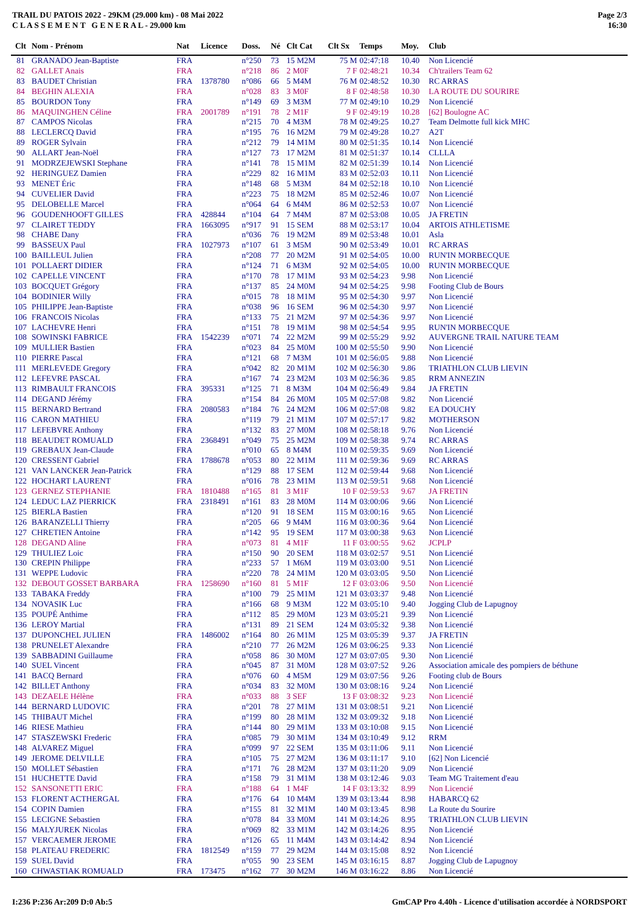TRAIL DU PATOIS 2022 - 29KM (29.000 km) - 08 Mai 2022
C L A S S E M E N T G E N E R A L - 29.000 km
Page 2/3
16:30
| Clt | Nom - Prénom | Nat | Licence | Doss. | Né | Clt Cat | Clt Sx | Temps | Moy. | Club |
| --- | --- | --- | --- | --- | --- | --- | --- | --- | --- | --- |
| 81 | GRANADO Jean-Baptiste | FRA | | n°250 | 73 | 15 M2M | 75 M | 02:47:18 | 10.40 | Non Licencié |
| 82 | GALLET Anais | FRA | | n°218 | 86 | 2 M0F | 7 F | 02:48:21 | 10.34 | Ch'trailers Team 62 |
| 83 | BAUDET Christian | FRA | 1378780 | n°086 | 66 | 5 M4M | 76 M | 02:48:52 | 10.30 | RC ARRAS |
| 84 | BEGHIN ALEXIA | FRA | | n°028 | 83 | 3 M0F | 8 F | 02:48:58 | 10.30 | LA ROUTE DU SOURIRE |
| 85 | BOURDON Tony | FRA | | n°149 | 69 | 3 M3M | 77 M | 02:49:10 | 10.29 | Non Licencié |
| 86 | MAQUINGHEN Céline | FRA | 2001789 | n°191 | 78 | 2 M1F | 9 F | 02:49:19 | 10.28 | [62] Boulogne AC |
| 87 | CAMPOS Nicolas | FRA | | n°215 | 70 | 4 M3M | 78 M | 02:49:25 | 10.27 | Team Delmotte full kick MHC |
| 88 | LECLERCQ David | FRA | | n°195 | 76 | 16 M2M | 79 M | 02:49:28 | 10.27 | A2T |
| 89 | ROGER Sylvain | FRA | | n°212 | 79 | 14 M1M | 80 M | 02:51:35 | 10.14 | Non Licencié |
| 90 | ALLART Jean-Noël | FRA | | n°127 | 73 | 17 M2M | 81 M | 02:51:37 | 10.14 | CLLLA |
| 91 | MODRZEJEWSKI Stephane | FRA | | n°141 | 78 | 15 M1M | 82 M | 02:51:39 | 10.14 | Non Licencié |
| 92 | HERINGUEZ Damien | FRA | | n°229 | 82 | 16 M1M | 83 M | 02:52:03 | 10.11 | Non Licencié |
| 93 | MENET Éric | FRA | | n°148 | 68 | 5 M3M | 84 M | 02:52:18 | 10.10 | Non Licencié |
| 94 | CUVELIER David | FRA | | n°223 | 75 | 18 M2M | 85 M | 02:52:46 | 10.07 | Non Licencié |
| 95 | DELOBELLE Marcel | FRA | | n°064 | 64 | 6 M4M | 86 M | 02:52:53 | 10.07 | Non Licencié |
| 96 | GOUDENHOOFT GILLES | FRA | 428844 | n°104 | 64 | 7 M4M | 87 M | 02:53:08 | 10.05 | JA FRETIN |
| 97 | CLAIRET TEDDY | FRA | 1663095 | n°917 | 91 | 15 SEM | 88 M | 02:53:17 | 10.04 | ARTOIS ATHLETISME |
| 98 | CHABE Dany | FRA | | n°036 | 76 | 19 M2M | 89 M | 02:53:48 | 10.01 | Asla |
| 99 | BASSEUX Paul | FRA | 1027973 | n°107 | 61 | 3 M5M | 90 M | 02:53:49 | 10.01 | RC ARRAS |
| 100 | BAILLEUL Julien | FRA | | n°208 | 77 | 20 M2M | 91 M | 02:54:05 | 10.00 | RUN'IN MORBECQUE |
| 101 | POLLAERT DIDIER | FRA | | n°124 | 71 | 6 M3M | 92 M | 02:54:05 | 10.00 | RUN'IN MORBECQUE |
| 102 | CAPELLE VINCENT | FRA | | n°170 | 78 | 17 M1M | 93 M | 02:54:23 | 9.98 | Non Licencié |
| 103 | BOCQUET Grégory | FRA | | n°137 | 85 | 24 M0M | 94 M | 02:54:25 | 9.98 | Footing Club de Bours |
| 104 | BODINIER Willy | FRA | | n°015 | 78 | 18 M1M | 95 M | 02:54:30 | 9.97 | Non Licencié |
| 105 | PHILIPPE Jean-Baptiste | FRA | | n°038 | 96 | 16 SEM | 96 M | 02:54:30 | 9.97 | Non Licencié |
| 106 | FRANCOIS Nicolas | FRA | | n°133 | 75 | 21 M2M | 97 M | 02:54:36 | 9.97 | Non Licencié |
| 107 | LACHEVRE Henri | FRA | | n°151 | 78 | 19 M1M | 98 M | 02:54:54 | 9.95 | RUN'IN MORBECQUE |
| 108 | SOWINSKI FABRICE | FRA | 1542239 | n°071 | 74 | 22 M2M | 99 M | 02:55:29 | 9.92 | AUVERGNE TRAIL NATURE TEAM |
| 109 | MULLIER Bastien | FRA | | n°023 | 84 | 25 M0M | 100 M | 02:55:50 | 9.90 | Non Licencié |
| 110 | PIERRE Pascal | FRA | | n°121 | 68 | 7 M3M | 101 M | 02:56:05 | 9.88 | Non Licencié |
| 111 | MERLEVEDE Gregory | FRA | | n°042 | 82 | 20 M1M | 102 M | 02:56:30 | 9.86 | TRIATHLON CLUB LIEVIN |
| 112 | LEFEVRE PASCAL | FRA | | n°167 | 74 | 23 M2M | 103 M | 02:56:36 | 9.85 | RRM ANNEZIN |
| 113 | RIMBAULT FRANCOIS | FRA | 395331 | n°125 | 71 | 8 M3M | 104 M | 02:56:49 | 9.84 | JA FRETIN |
| 114 | DEGAND Jérémy | FRA | | n°154 | 84 | 26 M0M | 105 M | 02:57:08 | 9.82 | Non Licencié |
| 115 | BERNARD Bertrand | FRA | 2080583 | n°184 | 76 | 24 M2M | 106 M | 02:57:08 | 9.82 | EA DOUCHY |
| 116 | CARON MATHIEU | FRA | | n°119 | 79 | 21 M1M | 107 M | 02:57:17 | 9.82 | MOTHERSON |
| 117 | LEFEBVRE Anthony | FRA | | n°132 | 83 | 27 M0M | 108 M | 02:58:18 | 9.76 | Non Licencié |
| 118 | BEAUDET ROMUALD | FRA | 2368491 | n°049 | 75 | 25 M2M | 109 M | 02:58:38 | 9.74 | RC ARRAS |
| 119 | GREBAUX Jean-Claude | FRA | | n°010 | 65 | 8 M4M | 110 M | 02:59:35 | 9.69 | Non Licencié |
| 120 | CRESSENT Gabriel | FRA | 1788678 | n°053 | 80 | 22 M1M | 111 M | 02:59:36 | 9.69 | RC ARRAS |
| 121 | VAN LANCKER Jean-Patrick | FRA | | n°129 | 88 | 17 SEM | 112 M | 02:59:44 | 9.68 | Non Licencié |
| 122 | HOCHART LAURENT | FRA | | n°016 | 78 | 23 M1M | 113 M | 02:59:51 | 9.68 | Non Licencié |
| 123 | GERNEZ STEPHANIE | FRA | 1810488 | n°165 | 81 | 3 M1F | 10 F | 02:59:53 | 9.67 | JA FRETIN |
| 124 | LEDUC LAZ PIERRICK | FRA | 2318491 | n°161 | 83 | 28 M0M | 114 M | 03:00:06 | 9.66 | Non Licencié |
| 125 | BIERLA Bastien | FRA | | n°120 | 91 | 18 SEM | 115 M | 03:00:16 | 9.65 | Non Licencié |
| 126 | BARANZELLI Thierry | FRA | | n°205 | 66 | 9 M4M | 116 M | 03:00:36 | 9.64 | Non Licencié |
| 127 | CHRETIEN Antoine | FRA | | n°142 | 95 | 19 SEM | 117 M | 03:00:38 | 9.63 | Non Licencié |
| 128 | DEGAND Aline | FRA | | n°073 | 81 | 4 M1F | 11 F | 03:00:55 | 9.62 | JCPLP |
| 129 | THULIEZ Loic | FRA | | n°150 | 90 | 20 SEM | 118 M | 03:02:57 | 9.51 | Non Licencié |
| 130 | CREPIN Philippe | FRA | | n°233 | 57 | 1 M6M | 119 M | 03:03:00 | 9.51 | Non Licencié |
| 131 | WEPPE Ludovic | FRA | | n°220 | 78 | 24 M1M | 120 M | 03:03:05 | 9.50 | Non Licencié |
| 132 | DEBOUT GOSSET BARBARA | FRA | 1258690 | n°160 | 81 | 5 M1F | 12 F | 03:03:06 | 9.50 | Non Licencié |
| 133 | TABAKA Freddy | FRA | | n°100 | 79 | 25 M1M | 121 M | 03:03:37 | 9.48 | Non Licencié |
| 134 | NOVASIK Luc | FRA | | n°166 | 68 | 9 M3M | 122 M | 03:05:10 | 9.40 | Jogging Club de Lapugnoy |
| 135 | POUPÉ Anthime | FRA | | n°112 | 85 | 29 M0M | 123 M | 03:05:21 | 9.39 | Non Licencié |
| 136 | LEROY Martial | FRA | | n°131 | 89 | 21 SEM | 124 M | 03:05:32 | 9.38 | Non Licencié |
| 137 | DUPONCHEL JULIEN | FRA | 1486002 | n°164 | 80 | 26 M1M | 125 M | 03:05:39 | 9.37 | JA FRETIN |
| 138 | PRUNELET Alexandre | FRA | | n°210 | 77 | 26 M2M | 126 M | 03:06:25 | 9.33 | Non Licencié |
| 139 | SABBADINI Guillaume | FRA | | n°058 | 86 | 30 M0M | 127 M | 03:07:05 | 9.30 | Non Licencié |
| 140 | SUEL Vincent | FRA | | n°045 | 87 | 31 M0M | 128 M | 03:07:52 | 9.26 | Association amicale des pompiers de béthune |
| 141 | BACQ Bernard | FRA | | n°076 | 60 | 4 M5M | 129 M | 03:07:56 | 9.26 | Footing club de Bours |
| 142 | BILLET Anthony | FRA | | n°034 | 83 | 32 M0M | 130 M | 03:08:16 | 9.24 | Non Licencié |
| 143 | DEZAELE Hélène | FRA | | n°033 | 88 | 3 SEF | 13 F | 03:08:32 | 9.23 | Non Licencié |
| 144 | BERNARD LUDOVIC | FRA | | n°201 | 78 | 27 M1M | 131 M | 03:08:51 | 9.21 | Non Licencié |
| 145 | THIBAUT Michel | FRA | | n°199 | 80 | 28 M1M | 132 M | 03:09:32 | 9.18 | Non Licencié |
| 146 | RIESE Mathieu | FRA | | n°144 | 80 | 29 M1M | 133 M | 03:10:08 | 9.15 | Non Licencié |
| 147 | STASZEWSKI Frederic | FRA | | n°085 | 79 | 30 M1M | 134 M | 03:10:49 | 9.12 | RRM |
| 148 | ALVAREZ Miguel | FRA | | n°099 | 97 | 22 SEM | 135 M | 03:11:06 | 9.11 | Non Licencié |
| 149 | JEROME DELVILLE | FRA | | n°105 | 75 | 27 M2M | 136 M | 03:11:17 | 9.10 | [62] Non Licencié |
| 150 | MOLLET Sébastien | FRA | | n°171 | 76 | 28 M2M | 137 M | 03:11:20 | 9.09 | Non Licencié |
| 151 | HUCHETTE David | FRA | | n°158 | 79 | 31 M1M | 138 M | 03:12:46 | 9.03 | Team MG Traitement d'eau |
| 152 | SANSONETTI ERIC | FRA | | n°188 | 64 | 1 M4F | 14 F | 03:13:32 | 8.99 | Non Licencié |
| 153 | FLORENT ACTHERGAL | FRA | | n°176 | 64 | 10 M4M | 139 M | 03:13:44 | 8.98 | HABARCQ 62 |
| 154 | COPIN Damien | FRA | | n°155 | 81 | 32 M1M | 140 M | 03:13:45 | 8.98 | La Route du Sourire |
| 155 | LECIGNE Sebastien | FRA | | n°078 | 84 | 33 M0M | 141 M | 03:14:26 | 8.95 | TRIATHLON CLUB LIEVIN |
| 156 | MALYJUREK Nicolas | FRA | | n°069 | 82 | 33 M1M | 142 M | 03:14:26 | 8.95 | Non Licencié |
| 157 | VERCAEMER JEROME | FRA | | n°126 | 65 | 11 M4M | 143 M | 03:14:42 | 8.94 | Non Licencié |
| 158 | PLATEAU FREDERIC | FRA | 1812549 | n°159 | 77 | 29 M2M | 144 M | 03:15:08 | 8.92 | Non Licencié |
| 159 | SUEL David | FRA | | n°055 | 90 | 23 SEM | 145 M | 03:16:15 | 8.87 | Jogging Club de Lapugnoy |
| 160 | CHWASTIAK ROMUALD | FRA | 173475 | n°162 | 77 | 30 M2M | 146 M | 03:16:22 | 8.86 | Non Licencié |
I:236 P:236 Ar:209 D:0 Ab:5 GmCAP Pro 4.40h - Licence d'utilisation accordée à NORDSPORT